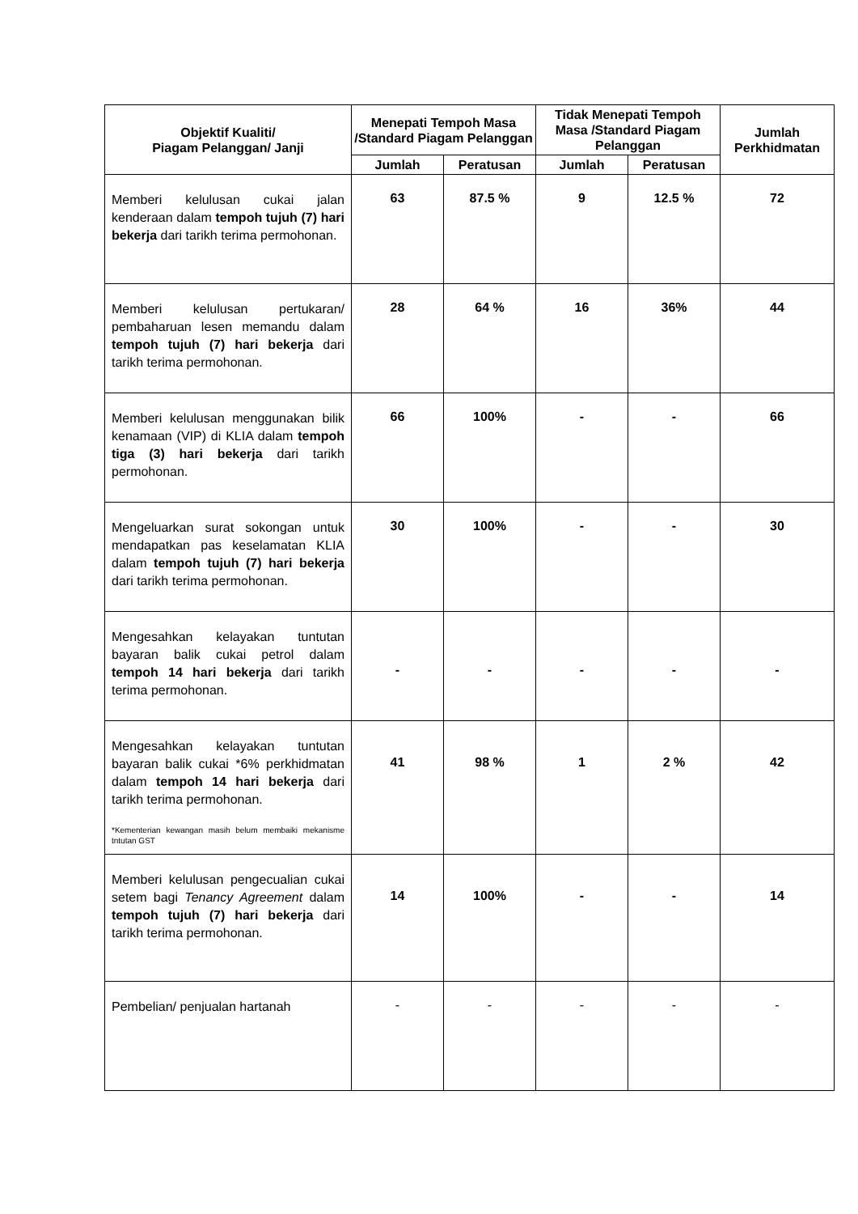| Objektif Kualiti/ Piagam Pelanggan/ Janji | Menepati Tempoh Masa /Standard Piagam Pelanggan | | Tidak Menepati Tempoh Masa /Standard Piagam Pelanggan | | Jumlah Perkhidmatan |
| --- | --- | --- | --- | --- | --- |
| | Jumlah | Peratusan | Jumlah | Peratusan | |
| Memberi kelulusan cukai jalan kenderaan dalam tempoh tujuh (7) hari bekerja dari tarikh terima permohonan. | 63 | 87.5 % | 9 | 12.5 % | 72 |
| Memberi kelulusan pertukaran/ pembaharuan lesen memandu dalam tempoh tujuh (7) hari bekerja dari tarikh terima permohonan. | 28 | 64 % | 16 | 36% | 44 |
| Memberi kelulusan menggunakan bilik kenamaan (VIP) di KLIA dalam tempoh tiga (3) hari bekerja dari tarikh permohonan. | 66 | 100% | - | - | 66 |
| Mengeluarkan surat sokongan untuk mendapatkan pas keselamatan KLIA dalam tempoh tujuh (7) hari bekerja dari tarikh terima permohonan. | 30 | 100% | - | - | 30 |
| Mengesahkan kelayakan tuntutan bayaran balik cukai petrol dalam tempoh 14 hari bekerja dari tarikh terima permohonan. | - | - | - | - | - |
| Mengesahkan kelayakan tuntutan bayaran balik cukai *6% perkhidmatan dalam tempoh 14 hari bekerja dari tarikh terima permohonan. *Kementerian kewangan masih belum membaiki mekanisme tntutan GST | 41 | 98 % | 1 | 2 % | 42 |
| Memberi kelulusan pengecualian cukai setem bagi Tenancy Agreement dalam tempoh tujuh (7) hari bekerja dari tarikh terima permohonan. | 14 | 100% | - | - | 14 |
| Pembelian/ penjualan hartanah | - | - | - | - | - |